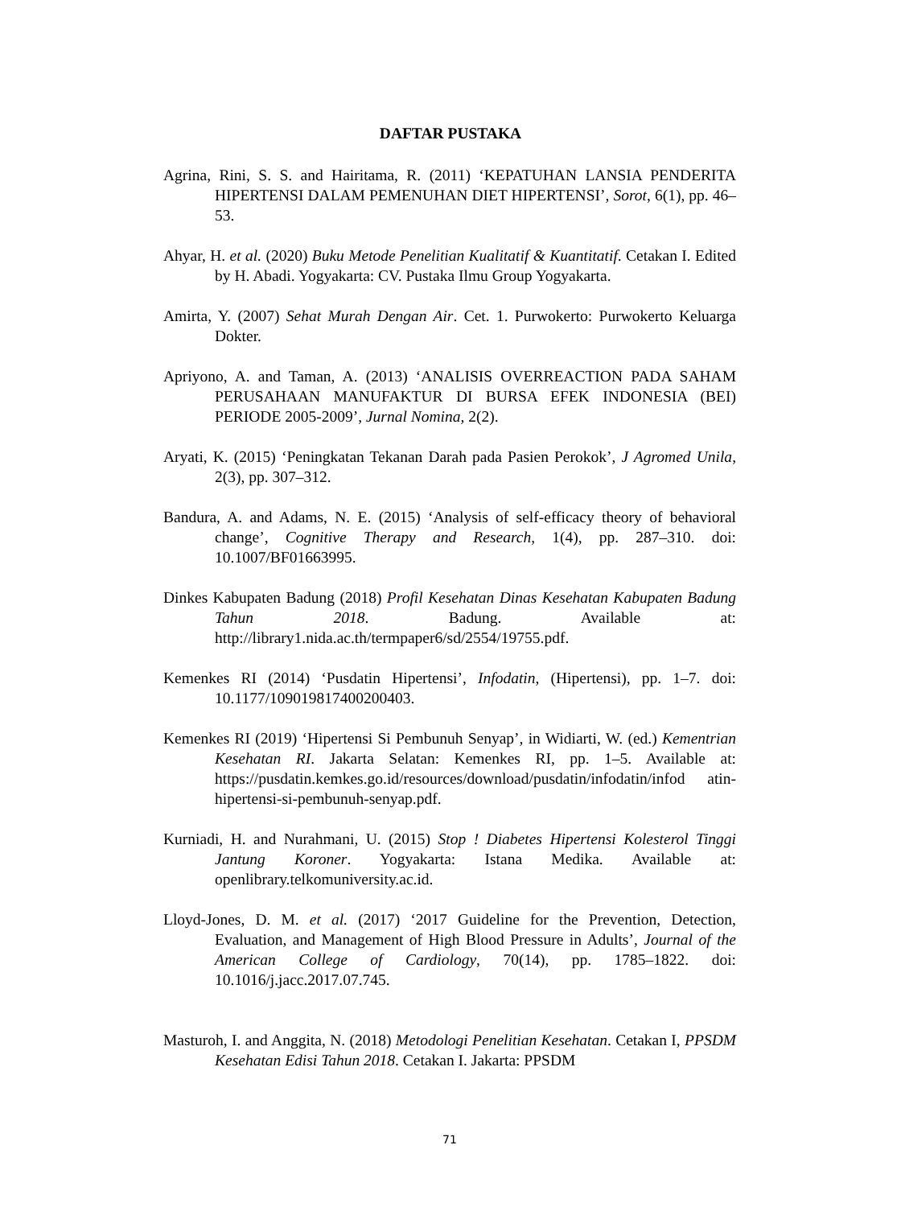DAFTAR PUSTAKA
Agrina, Rini, S. S. and Hairitama, R. (2011) ‘KEPATUHAN LANSIA PENDERITA HIPERTENSI DALAM PEMENUHAN DIET HIPERTENSI’, Sorot, 6(1), pp. 46–53.
Ahyar, H. et al. (2020) Buku Metode Penelitian Kualitatif & Kuantitatif. Cetakan I. Edited by H. Abadi. Yogyakarta: CV. Pustaka Ilmu Group Yogyakarta.
Amirta, Y. (2007) Sehat Murah Dengan Air. Cet. 1. Purwokerto: Purwokerto Keluarga Dokter.
Apriyono, A. and Taman, A. (2013) ‘ANALISIS OVERREACTION PADA SAHAM PERUSAHAAN MANUFAKTUR DI BURSA EFEK INDONESIA (BEI) PERIODE 2005-2009’, Jurnal Nomina, 2(2).
Aryati, K. (2015) ‘Peningkatan Tekanan Darah pada Pasien Perokok’, J Agromed Unila, 2(3), pp. 307–312.
Bandura, A. and Adams, N. E. (2015) ‘Analysis of self-efficacy theory of behavioral change’, Cognitive Therapy and Research, 1(4), pp. 287–310. doi: 10.1007/BF01663995.
Dinkes Kabupaten Badung (2018) Profil Kesehatan Dinas Kesehatan Kabupaten Badung Tahun 2018. Badung. Available at: http://library1.nida.ac.th/termpaper6/sd/2554/19755.pdf.
Kemenkes RI (2014) ‘Pusdatin Hipertensi’, Infodatin, (Hipertensi), pp. 1–7. doi: 10.1177/109019817400200403.
Kemenkes RI (2019) ‘Hipertensi Si Pembunuh Senyap’, in Widiarti, W. (ed.) Kementrian Kesehatan RI. Jakarta Selatan: Kemenkes RI, pp. 1–5. Available at: https://pusdatin.kemkes.go.id/resources/download/pusdatin/infodatin/infod atin-hipertensi-si-pembunuh-senyap.pdf.
Kurniadi, H. and Nurahmani, U. (2015) Stop ! Diabetes Hipertensi Kolesterol Tinggi Jantung Koroner. Yogyakarta: Istana Medika. Available at: openlibrary.telkomuniversity.ac.id.
Lloyd-Jones, D. M. et al. (2017) ‘2017 Guideline for the Prevention, Detection, Evaluation, and Management of High Blood Pressure in Adults’, Journal of the American College of Cardiology, 70(14), pp. 1785–1822. doi: 10.1016/j.jacc.2017.07.745.
Masturoh, I. and Anggita, N. (2018) Metodologi Penelitian Kesehatan. Cetakan I, PPSDM Kesehatan Edisi Tahun 2018. Cetakan I. Jakarta: PPSDM
71